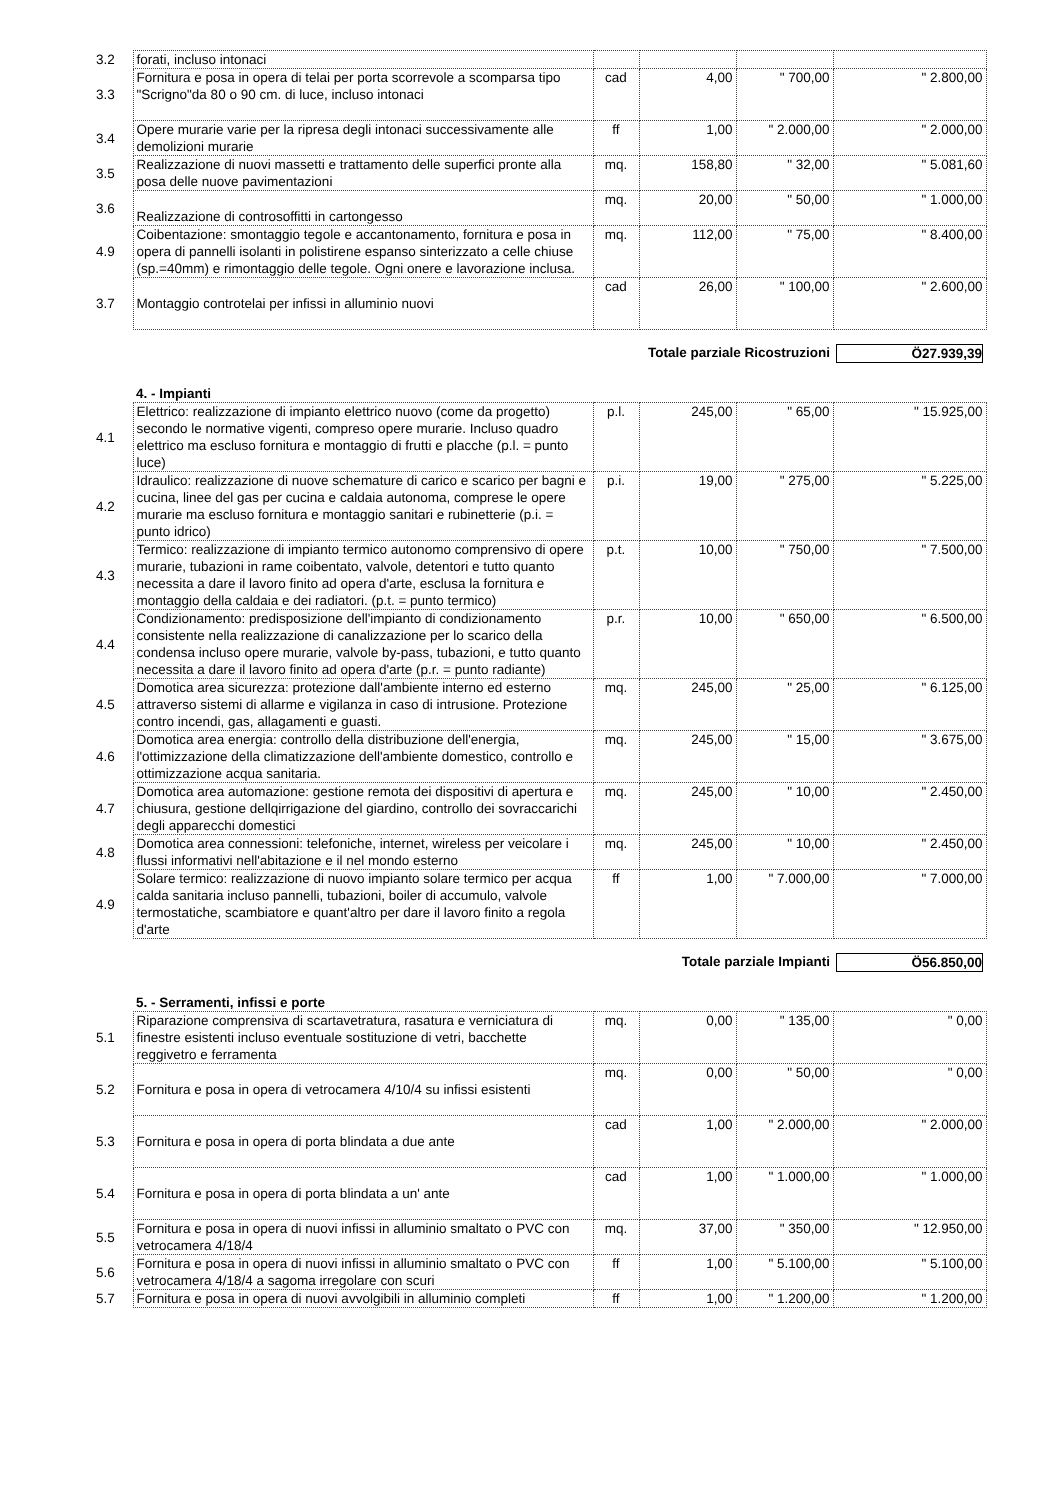| 3.2 | forati, incluso intonaci | | | | |
| 3.3 | Fornitura e posa in opera di telai per porta scorrevole a scomparsa tipo "Scrigno"da 80 o 90 cm. di luce, incluso intonaci | cad | 4,00 | " 700,00 | " 2.800,00 |
| 3.4 | Opere murarie varie per la ripresa degli intonaci successivamente alle demolizioni murarie | ff | 1,00 | " 2.000,00 | " 2.000,00 |
| 3.5 | Realizzazione di nuovi massetti e trattamento delle superfici pronte alla posa delle nuove pavimentazioni | mq. | 158,80 | " 32,00 | " 5.081,60 |
| 3.6 | Realizzazione di controsoffitti in cartongesso | mq. | 20,00 | " 50,00 | " 1.000,00 |
| 4.9 | Coibentazione: smontaggio tegole e accantonamento, fornitura e posa in opera di pannelli isolanti in polistirene espanso sinterizzato a celle chiuse (sp.=40mm) e rimontaggio delle tegole. Ogni onere e lavorazione inclusa. | mq. | 112,00 | " 75,00 | " 8.400,00 |
| 3.7 | Montaggio controtelai per infissi in alluminio nuovi | cad | 26,00 | " 100,00 | " 2.600,00 |
| Totale parziale Ricostruzioni | | | | | Ö27.939,39 |
| | 4. - Impianti | | | | |
| 4.1 | Elettrico: realizzazione di impianto elettrico nuovo (come da progetto) secondo le normative vigenti, compreso opere murarie. Incluso quadro elettrico ma escluso fornitura e montaggio di frutti e placche (p.l. = punto luce) | p.l. | 245,00 | " 65,00 | " 15.925,00 |
| 4.2 | Idraulico: realizzazione di nuove schemature di carico e scarico per bagni e cucina, linee del gas per cucina e caldaia autonoma, comprese le opere murarie ma escluso fornitura e montaggio sanitari e rubinetterie (p.i. = punto idrico) | p.i. | 19,00 | " 275,00 | " 5.225,00 |
| 4.3 | Termico: realizzazione di impianto termico autonomo comprensivo di opere murarie, tubazioni in rame coibentato, valvole, detentori e tutto quanto necessita a dare il lavoro finito ad opera d'arte, esclusa la fornitura e montaggio della caldaia e dei radiatori. (p.t. = punto termico) | p.t. | 10,00 | " 750,00 | " 7.500,00 |
| 4.4 | Condizionamento: predisposizione dell'impianto di condizionamento consistente nella realizzazione di canalizzazione per lo scarico della condensa incluso opere murarie, valvole by-pass, tubazioni, e tutto quanto necessita a dare il lavoro finito ad opera d'arte (p.r. = punto radiante) | p.r. | 10,00 | " 650,00 | " 6.500,00 |
| 4.5 | Domotica area sicurezza: protezione dall'ambiente interno ed esterno attraverso sistemi di allarme e vigilanza in caso di intrusione. Protezione contro incendi, gas, allagamenti e guasti. | mq. | 245,00 | " 25,00 | " 6.125,00 |
| 4.6 | Domotica area energia: controllo della distribuzione dell'energia, l'ottimizzazione della climatizzazione dell'ambiente domestico, controllo e ottimizzazione acqua sanitaria. | mq. | 245,00 | " 15,00 | " 3.675,00 |
| 4.7 | Domotica area automazione: gestione remota dei dispositivi di apertura e chiusura, gestione dellqirrigazione del giardino, controllo dei sovraccarichi degli apparecchi domestici | mq. | 245,00 | " 10,00 | " 2.450,00 |
| 4.8 | Domotica area connessioni: telefoniche, internet, wireless per veicolare i flussi informativi nell'abitazione e il nel mondo esterno | mq. | 245,00 | " 10,00 | " 2.450,00 |
| 4.9 | Solare termico: realizzazione di nuovo impianto solare termico per acqua calda sanitaria incluso pannelli, tubazioni, boiler di accumulo, valvole termostatiche, scambiatore e quant'altro per dare il lavoro finito a regola d'arte | ff | 1,00 | " 7.000,00 | " 7.000,00 |
| Totale parziale Impianti | | | | | Ö56.850,00 |
| | 5. - Serramenti, infissi e porte | | | | |
| 5.1 | Riparazione comprensiva di scartavetratura, rasatura e verniciatura di finestre esistenti incluso eventuale sostituzione di vetri, bacchette reggivetro e ferramenta | mq. | 0,00 | " 135,00 | " 0,00 |
| 5.2 | Fornitura e posa in opera di vetrocamera 4/10/4 su infissi esistenti | mq. | 0,00 | " 50,00 | " 0,00 |
| 5.3 | Fornitura e posa in opera di porta blindata a due ante | cad | 1,00 | " 2.000,00 | " 2.000,00 |
| 5.4 | Fornitura e posa in opera di porta blindata a un' ante | cad | 1,00 | " 1.000,00 | " 1.000,00 |
| 5.5 | Fornitura e posa in opera di nuovi infissi in alluminio smaltato o PVC con vetrocamera 4/18/4 | mq. | 37,00 | " 350,00 | " 12.950,00 |
| 5.6 | Fornitura e posa in opera di nuovi infissi in alluminio smaltato o PVC con vetrocamera 4/18/4 a sagoma irregolare con scuri | ff | 1,00 | " 5.100,00 | " 5.100,00 |
| 5.7 | Fornitura e posa in opera di nuovi avvolgibili in alluminio completi | ff | 1,00 | " 1.200,00 | " 1.200,00 |